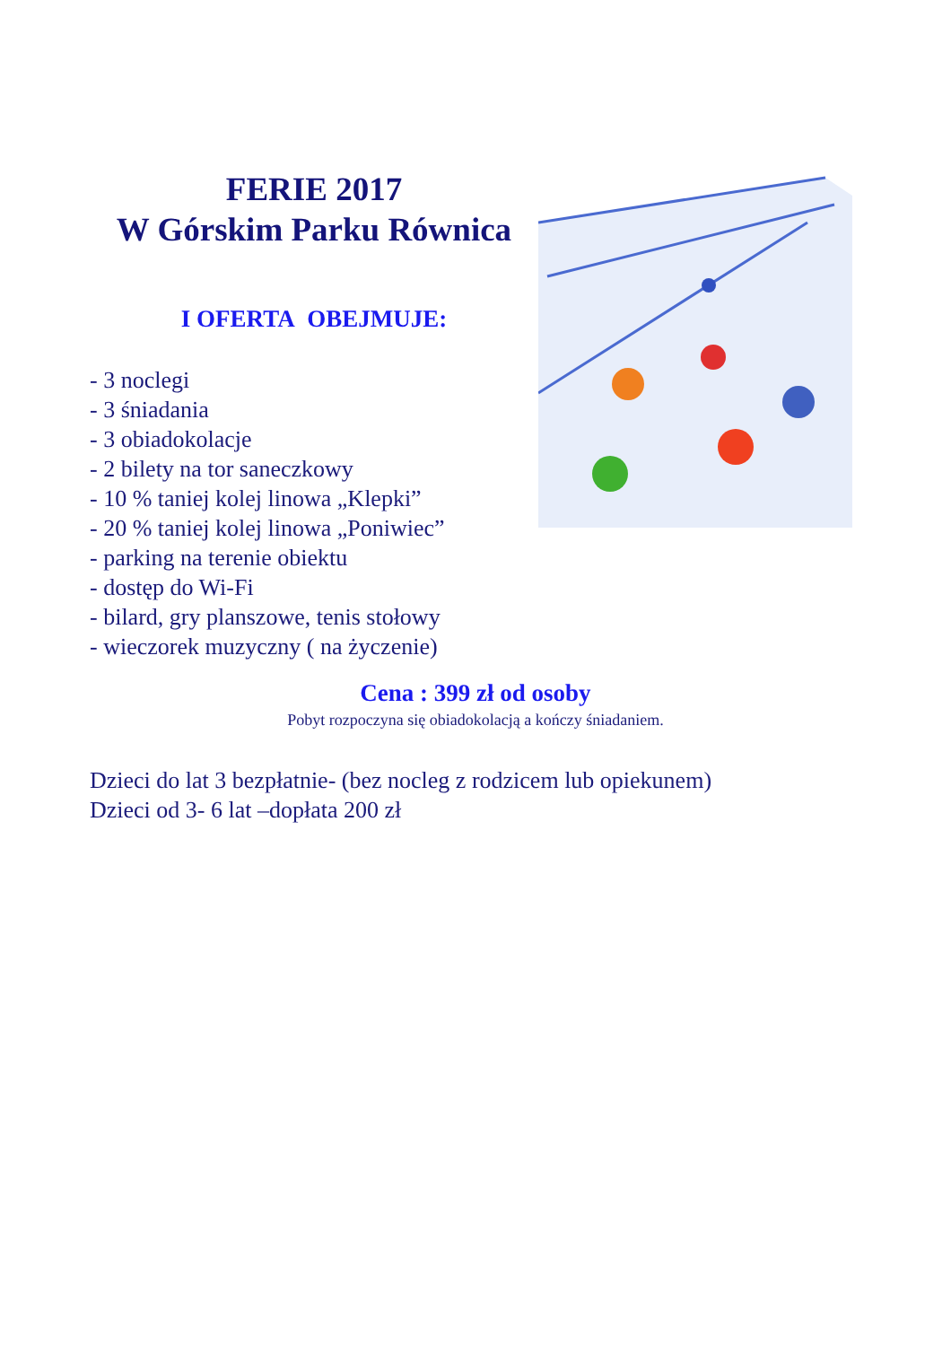FERIE 2017
W Górskim Parku Równica
I OFERTA OBEJMUJE:
- 3 noclegi
- 3 śniadania
- 3 obiadokolacje
- 2 bilety na tor saneczkowy
- 10 % taniej kolej linowa „Klepki”
- 20 % taniej kolej linowa „Poniwiec”
- parking na terenie obiektu
- dostęp do Wi-Fi
- bilard, gry planszowe, tenis stołowy
- wieczorek muzyczny ( na życzenie)
Cena : 399 zł od osoby
Pobyt rozpoczyna się obiadokolacją a kończy śniadaniem.
Dzieci do lat 3 bezpłatnie- (bez nocleg z rodzicem lub opiekunem)
Dzieci od 3- 6 lat –dopłata 200 zł